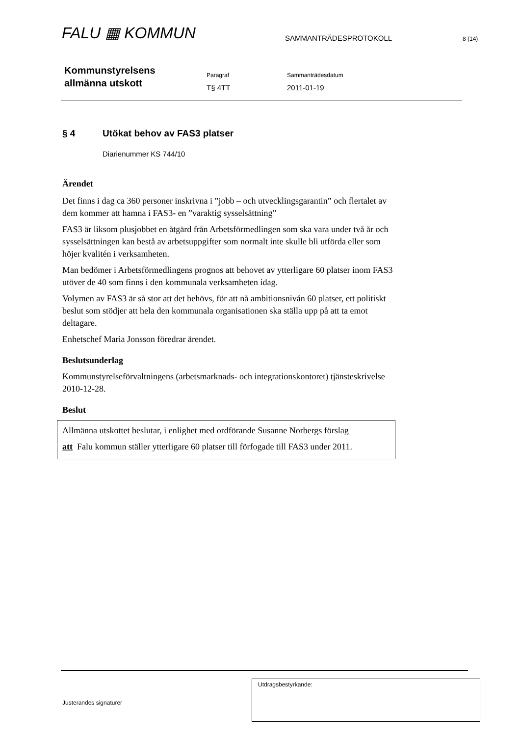FALU ▦ KOMMUN
SAMMANTRÄDESPROTOKOLL
8 (14)
Kommunstyrelsens
allmänna utskott
Paragraf
T§ 4TT
Sammanträdesdatum
2011-01-19
§ 4 Utökat behov av FAS3 platser
Diarienummer KS 744/10
Ärendet
Det finns i dag ca 360 personer inskrivna i ”jobb – och utvecklingsgarantin” och flertalet av dem kommer att hamna i FAS3- en ”varaktig sysselsättning”
FAS3 är liksom plusjobbet en åtgärd från Arbetsförmedlingen som ska vara under två år och sysselsättningen kan bestå av arbetsuppgifter som normalt inte skulle bli utförda eller som höjer kvalitén i verksamheten.
Man bedömer i Arbetsförmedlingens prognos att behovet av ytterligare 60 platser inom FAS3 utöver de 40 som finns i den kommunala verksamheten idag.
Volymen av FAS3 är så stor att det behövs, för att nå ambitionsnivån 60 platser, ett politiskt beslut som stödjer att hela den kommunala organisationen ska ställa upp på att ta emot deltagare.
Enhetschef Maria Jonsson föredrar ärendet.
Beslutsunderlag
Kommunstyrelseförvaltningens (arbetsmarknads- och integrationskontoret) tjänsteskrivelse 2010-12-28.
Beslut
Allmänna utskottet beslutar, i enlighet med ordförande Susanne Norbergs förslag
att Falu kommun ställer ytterligare 60 platser till förfogade till FAS3 under 2011.
Justerandes signaturer
Utdragsbestyrkande: